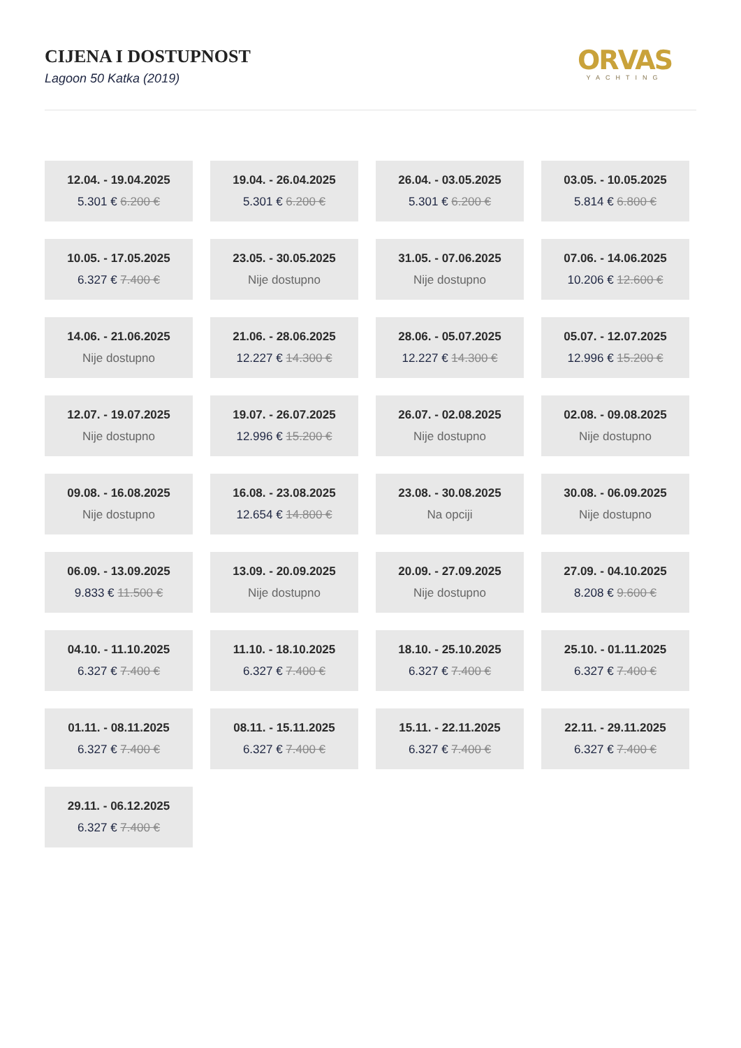CIJENA I DOSTUPNOST
Lagoon 50 Katka (2019)
ORVAS
YACHTING
12.04. - 19.04.2025
5.301 € 6.200 €
19.04. - 26.04.2025
5.301 € 6.200 €
26.04. - 03.05.2025
5.301 € 6.200 €
03.05. - 10.05.2025
5.814 € 6.800 €
10.05. - 17.05.2025
6.327 € 7.400 €
23.05. - 30.05.2025
Nije dostupno
31.05. - 07.06.2025
Nije dostupno
07.06. - 14.06.2025
10.206 € 12.600 €
14.06. - 21.06.2025
Nije dostupno
21.06. - 28.06.2025
12.227 € 14.300 €
28.06. - 05.07.2025
12.227 € 14.300 €
05.07. - 12.07.2025
12.996 € 15.200 €
12.07. - 19.07.2025
Nije dostupno
19.07. - 26.07.2025
12.996 € 15.200 €
26.07. - 02.08.2025
Nije dostupno
02.08. - 09.08.2025
Nije dostupno
09.08. - 16.08.2025
Nije dostupno
16.08. - 23.08.2025
12.654 € 14.800 €
23.08. - 30.08.2025
Na opciji
30.08. - 06.09.2025
Nije dostupno
06.09. - 13.09.2025
9.833 € 11.500 €
13.09. - 20.09.2025
Nije dostupno
20.09. - 27.09.2025
Nije dostupno
27.09. - 04.10.2025
8.208 € 9.600 €
04.10. - 11.10.2025
6.327 € 7.400 €
11.10. - 18.10.2025
6.327 € 7.400 €
18.10. - 25.10.2025
6.327 € 7.400 €
25.10. - 01.11.2025
6.327 € 7.400 €
01.11. - 08.11.2025
6.327 € 7.400 €
08.11. - 15.11.2025
6.327 € 7.400 €
15.11. - 22.11.2025
6.327 € 7.400 €
22.11. - 29.11.2025
6.327 € 7.400 €
29.11. - 06.12.2025
6.327 € 7.400 €